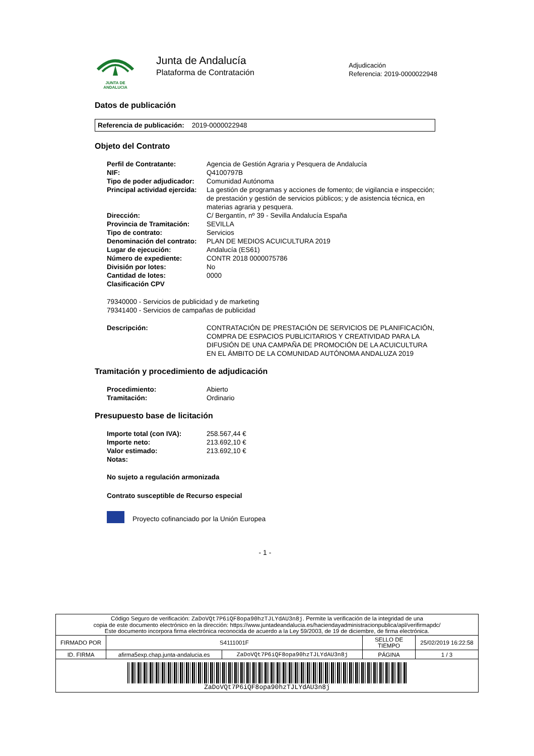JUNTA DE ANDALUCIA
Junta de Andalucía
Plataforma de Contratación
Adjudicación
Referencia: 2019-0000022948
Datos de publicación
Referencia de publicación: 2019-0000022948
Objeto del Contrato
| Perfil de Contratante: | Agencia de Gestión Agraria y Pesquera de Andalucía |
| NIF: | Q4100797B |
| Tipo de poder adjudicador: | Comunidad Autónoma |
| Principal actividad ejercida: | La gestión de programas y acciones de fomento; de vigilancia e inspección; de prestación y gestión de servicios públicos; y de asistencia técnica, en materias agraria y pesquera. |
| Dirección: | C/ Bergantín, nº 39 - Sevilla Andalucía España |
| Provincia de Tramitación: | SEVILLA |
| Tipo de contrato: | Servicios |
| Denominación del contrato: | PLAN DE MEDIOS ACUICULTURA 2019 |
| Lugar de ejecución: | Andalucía (ES61) |
| Número de expediente: | CONTR 2018 0000075786 |
| División por lotes: | No |
| Cantidad de lotes: | 0000 |
| Clasificación CPV | |
79340000 - Servicios de publicidad y de marketing
79341400 - Servicios de campañas de publicidad
| Descripción: | CONTRATACIÓN DE PRESTACIÓN DE SERVICIOS DE PLANIFICACIÓN, COMPRA DE ESPACIOS PUBLICITARIOS Y CREATIVIDAD PARA LA DIFUSIÓN DE UNA CAMPAÑA DE PROMOCIÓN DE LA ACUICULTURA EN EL ÁMBITO DE LA COMUNIDAD AUTÓNOMA ANDALUZA 2019 |
Tramitación y procedimiento de adjudicación
| Procedimiento: | Abierto |
| Tramitación: | Ordinario |
Presupuesto base de licitación
| Importe total (con IVA): | 258.567,44 € |
| Importe neto: | 213.692,10 € |
| Valor estimado: | 213.692,10 € |
| Notas: | |
No sujeto a regulación armonizada
Contrato susceptible de Recurso especial
Proyecto cofinanciado por la Unión Europea
- 1 -
| Código Seguro de verificación: ZaDoVQt7P6iQF8opa90hzTJLYdAU3n8j . Permite la verificación de la integridad de una copia de este documento electrónico en la dirección: https://www.juntadeandalucia.es/haciendayadministracionpublica/apl/verifirmapdc/ Este documento incorpora firma electrónica reconocida de acuerdo a la Ley 59/2003, de 19 de diciembre, de firma electrónica. | | | | |
| FIRMADO POR | S4111001F | | SELLO DE TIEMPO | 25/02/2019 16:22:58 |
| ID. FIRMA | afirma5exp.chap.junta-andalucia.es | ZaDoVQt7P6iQF8opa90hzTJLYdAU3n8j | PÁGINA | 1 / 3 |
| ZaDoVQt7P6iQF8opa90hzTJLYdAU3n8j | | | | |